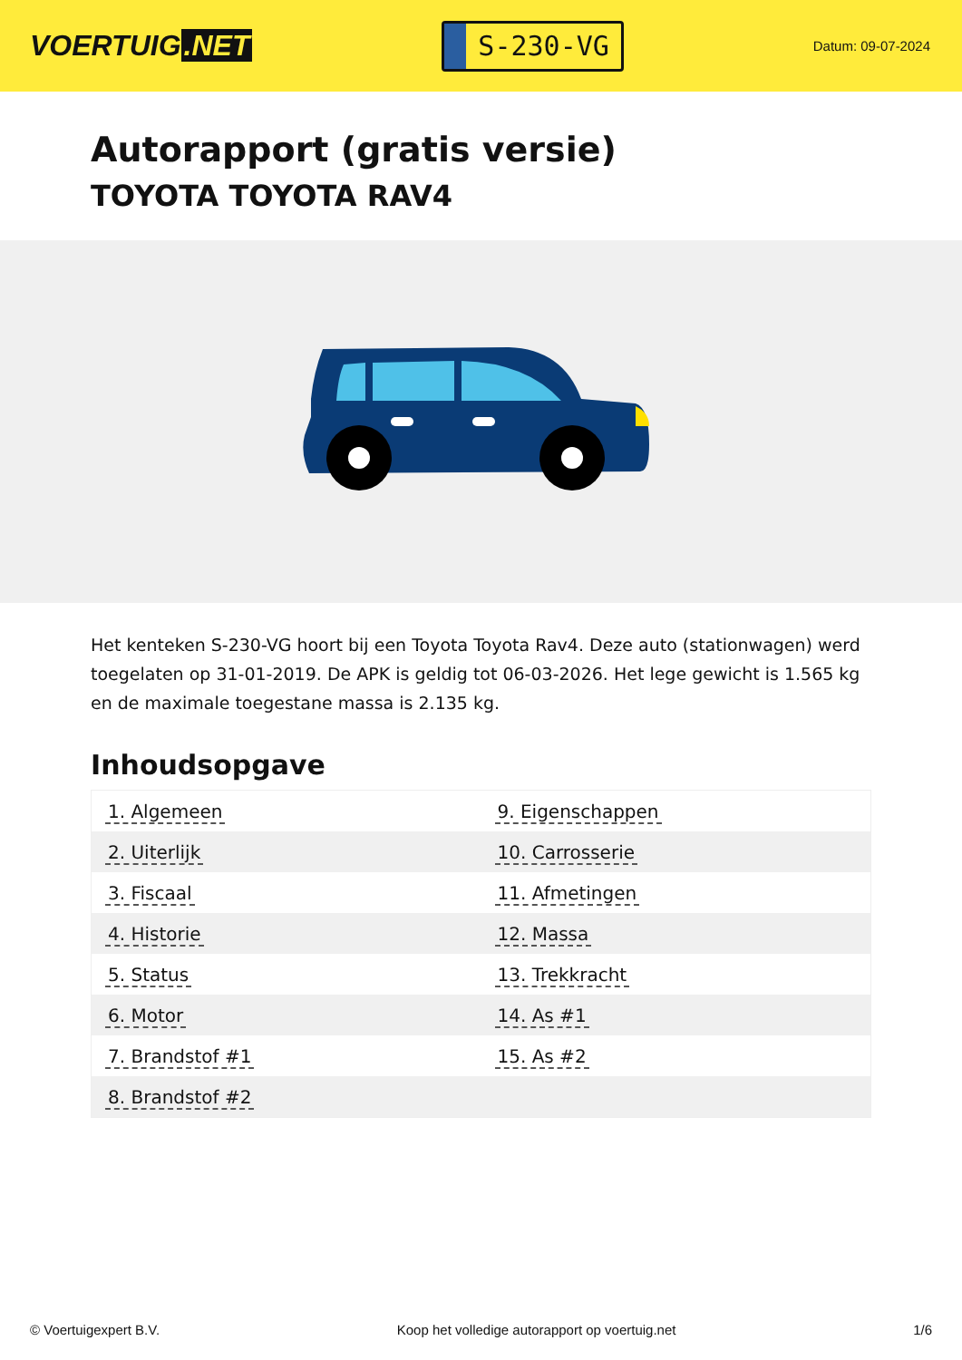VOERTUIG.NET
S-230-VG
Datum: 09-07-2024
Autorapport (gratis versie)
TOYOTA TOYOTA RAV4
Het kenteken S-230-VG hoort bij een Toyota Toyota Rav4. Deze auto (stationwagen) werd toegelaten op 31-01-2019. De APK is geldig tot 06-03-2026. Het lege gewicht is 1.565 kg en de maximale toegestane massa is 2.135 kg.
Inhoudsopgave
| 1. Algemeen | 9. Eigenschappen |
| 2. Uiterlijk | 10. Carrosserie |
| 3. Fiscaal | 11. Afmetingen |
| 4. Historie | 12. Massa |
| 5. Status | 13. Trekkracht |
| 6. Motor | 14. As #1 |
| 7. Brandstof #1 | 15. As #2 |
| 8. Brandstof #2 | |
© Voertuigexpert B.V. Koop het volledige autorapport op voertuig.net 1/6